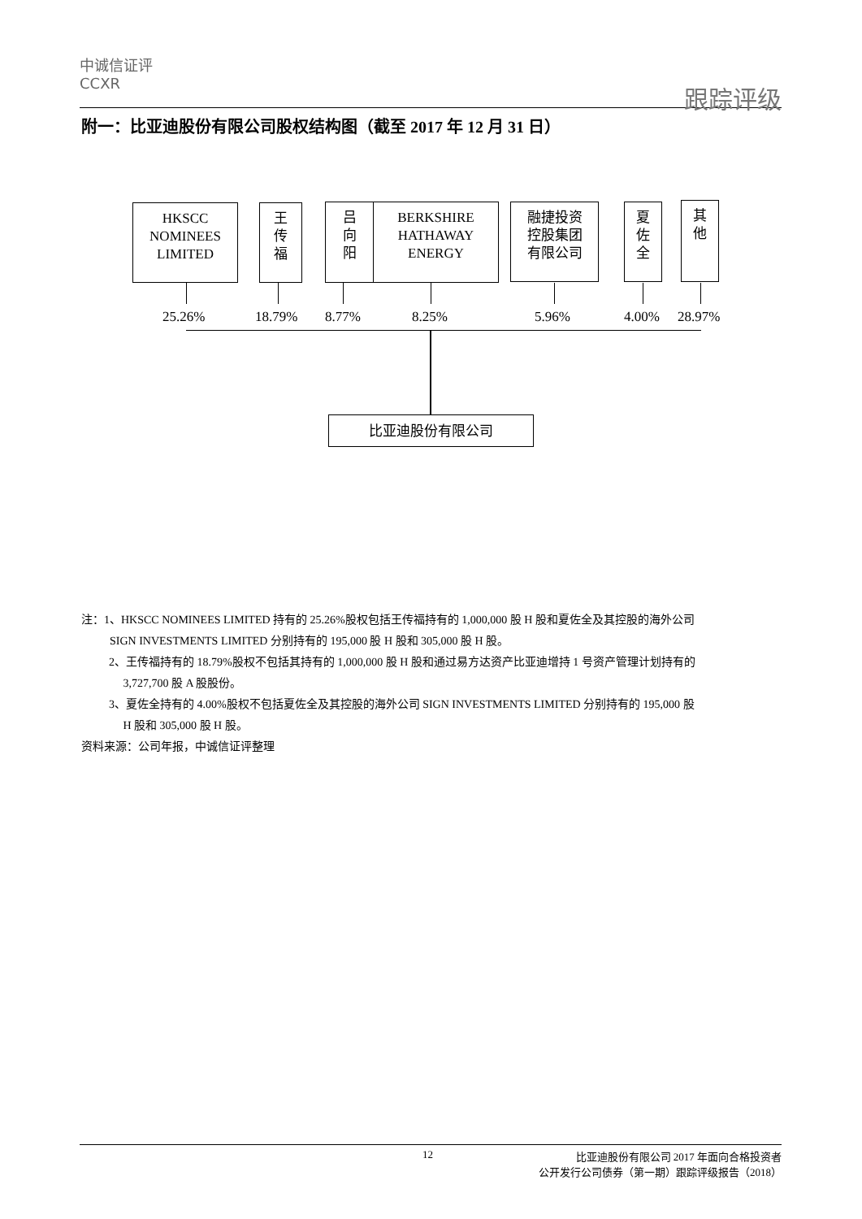中诚信证评
CCXR
跟踪评级
附一：比亚迪股份有限公司股权结构图（截至 2017 年 12 月 31 日）
HKSCC
NOMINEES
LIMITED
王
传
福
吕
向
阳
BERKSHIRE
HATHAWAY
ENERGY
融捷投资
控股集团
有限公司
夏
佐
全
其
他
25.26% 18.79% 8.77% 8.25% 5.96% 4.00% 28.97%
比亚迪股份有限公司
注：1、HKSCC NOMINEES LIMITED 持有的 25.26%股权包括王传福持有的 1,000,000 股 H 股和夏佐全及其控股的海外公司
SIGN INVESTMENTS LIMITED 分别持有的 195,000 股 H 股和 305,000 股 H 股。
2、王传福持有的 18.79%股权不包括其持有的 1,000,000 股 H 股和通过易方达资产比亚迪增持 1 号资产管理计划持有的
3,727,700 股 A 股股份。
3、夏佐全持有的 4.00%股权不包括夏佐全及其控股的海外公司 SIGN INVESTMENTS LIMITED 分别持有的 195,000 股
H 股和 305,000 股 H 股。
资料来源：公司年报，中诚信证评整理
12 比亚迪股份有限公司 2017 年面向合格投资者
公开发行公司债券（第一期）跟踪评级报告（2018）